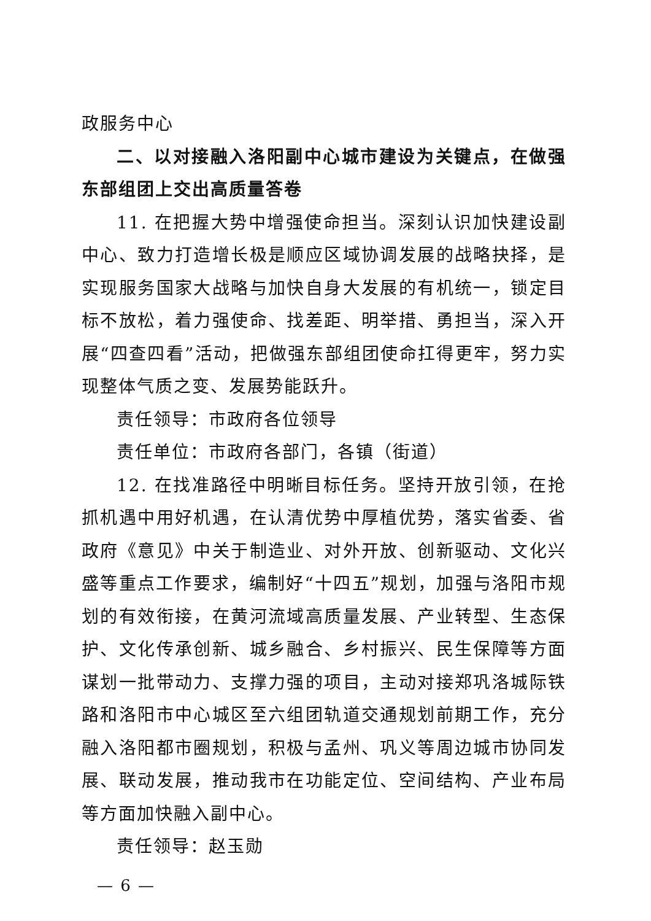政服务中心
二、以对接融入洛阳副中心城市建设为关键点，在做强东部组团上交出高质量答卷
11. 在把握大势中增强使命担当。深刻认识加快建设副中心、致力打造增长极是顺应区域协调发展的战略抉择，是实现服务国家大战略与加快自身大发展的有机统一，锁定目标不放松，着力强使命、找差距、明举措、勇担当，深入开展“四查四看”活动，把做强东部组团使命扛得更牢，努力实现整体气质之变、发展势能跃升。
责任领导：市政府各位领导
责任单位：市政府各部门，各镇（街道）
12. 在找准路径中明晰目标任务。坚持开放引领，在抢抓机遇中用好机遇，在认清优势中厚植优势，落实省委、省政府《意见》中关于制造业、对外开放、创新驱动、文化兴盛等重点工作要求，编制好“十四五”规划，加强与洛阳市规划的有效衔接，在黄河流域高质量发展、产业转型、生态保护、文化传承创新、城乡融合、乡村振兴、民生保障等方面谋划一批带动力、支撑力强的项目，主动对接郑巩洛城际铁路和洛阳市中心城区至六组团轨道交通规划前期工作，充分融入洛阳都市圈规划，积极与孟州、巩义等周边城市协同发展、联动发展，推动我市在功能定位、空间结构、产业布局等方面加快融入副中心。
责任领导：赵玉勋
— 6 —